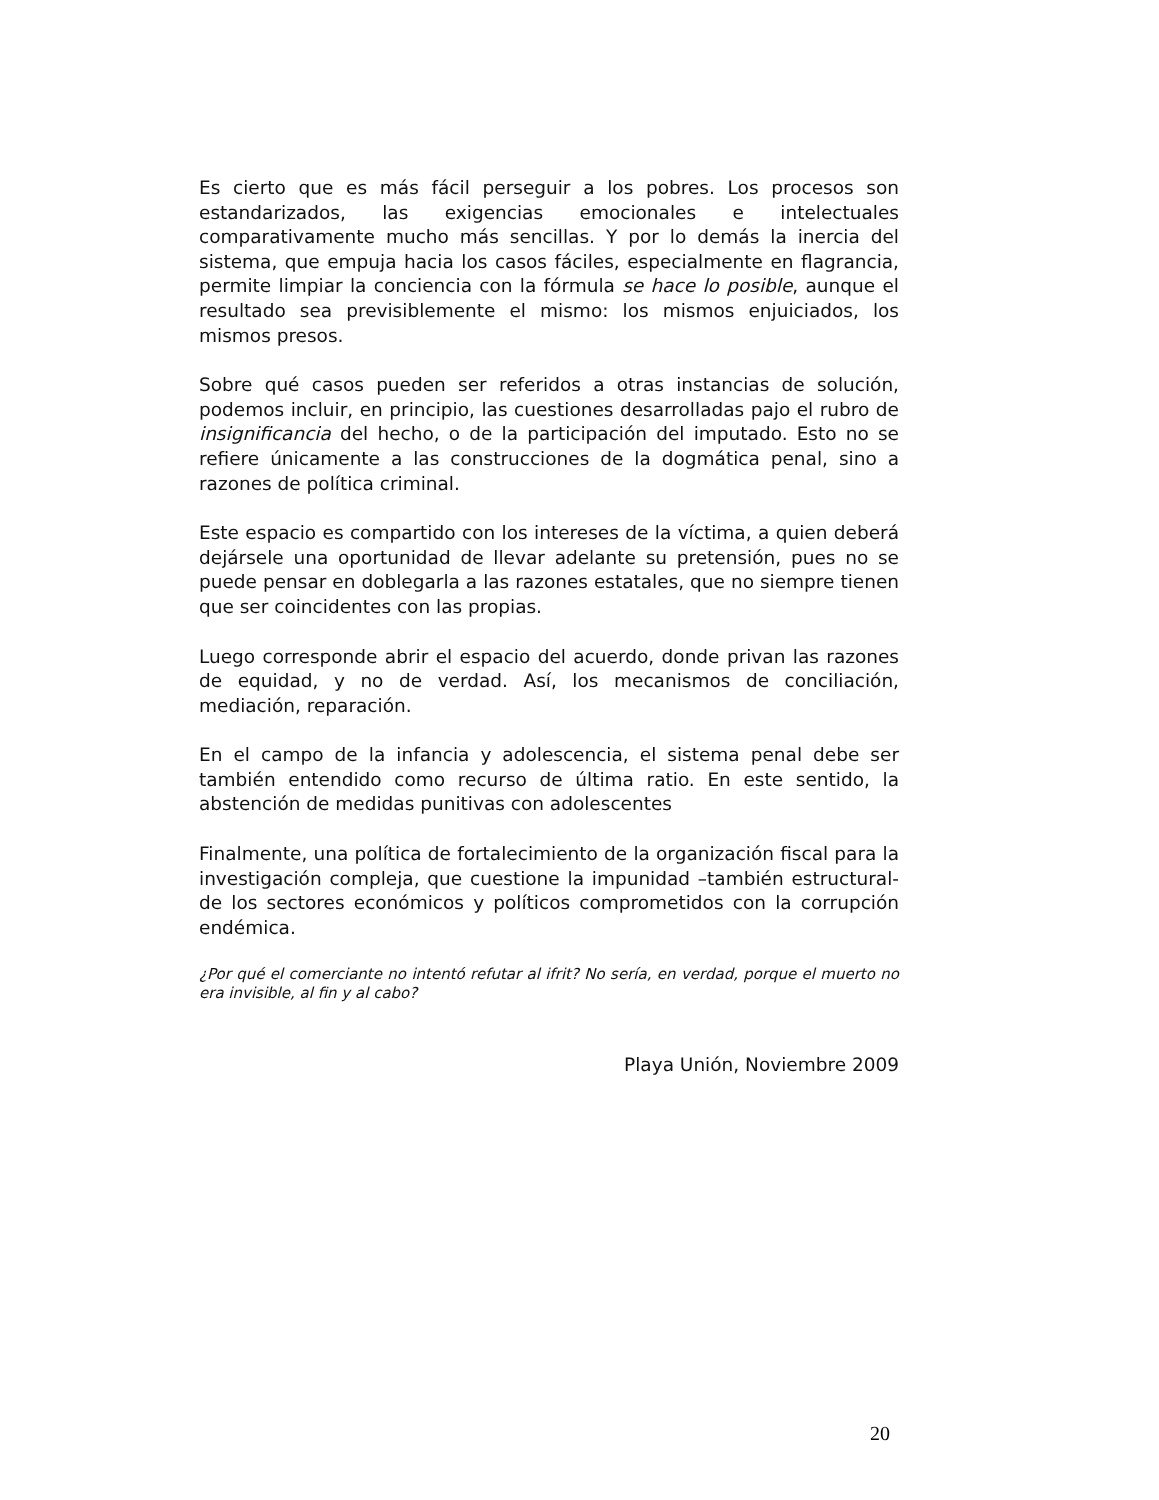Es cierto que es más fácil perseguir a los pobres. Los procesos son estandarizados, las exigencias emocionales e intelectuales comparativamente mucho más sencillas. Y por lo demás la inercia del sistema, que empuja hacia los casos fáciles, especialmente en flagrancia, permite limpiar la conciencia con la fórmula se hace lo posible, aunque el resultado sea previsiblemente el mismo: los mismos enjuiciados, los mismos presos.
Sobre qué casos pueden ser referidos a otras instancias de solución, podemos incluir, en principio, las cuestiones desarrolladas pajo el rubro de insignificancia del hecho, o de la participación del imputado. Esto no se refiere únicamente a las construcciones de la dogmática penal, sino a razones de política criminal.
Este espacio es compartido con los intereses de la víctima, a quien deberá dejársele una oportunidad de llevar adelante su pretensión, pues no se puede pensar en doblegarla a las razones estatales, que no siempre tienen que ser coincidentes con las propias.
Luego corresponde abrir el espacio del acuerdo, donde privan las razones de equidad, y no de verdad. Así, los mecanismos de conciliación, mediación, reparación.
En el campo de la infancia y adolescencia, el sistema penal debe ser también entendido como recurso de última ratio. En este sentido, la abstención de medidas punitivas con adolescentes
Finalmente, una política de fortalecimiento de la organización fiscal para la investigación compleja, que cuestione la impunidad –también estructural- de los sectores económicos y políticos comprometidos con la corrupción endémica.
¿Por qué el comerciante no intentó refutar al ifrit? No sería, en verdad, porque el muerto no era invisible, al fin y al cabo?
Playa Unión, Noviembre 2009
20